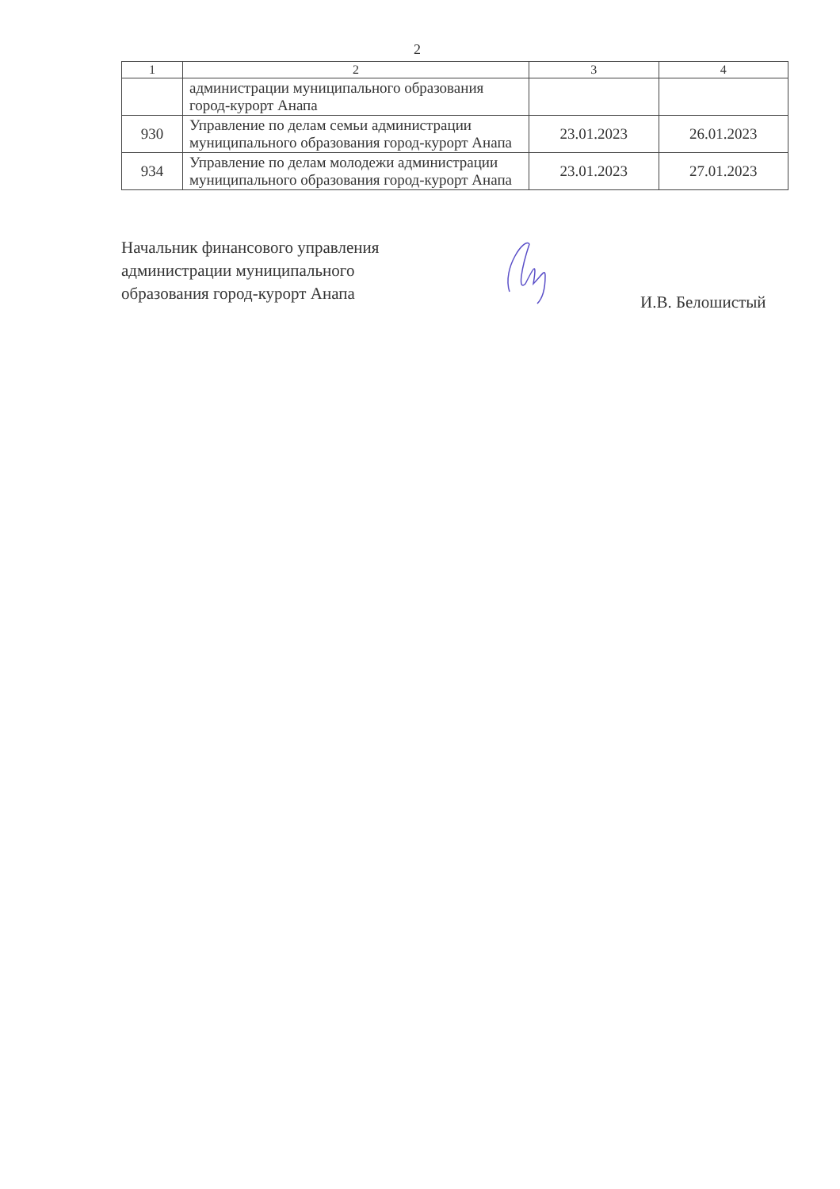2
| 1 | 2 | 3 | 4 |
| --- | --- | --- | --- |
| | администрации муниципального образования город-курорт Анапа | | |
| 930 | Управление по делам семьи администрации муниципального образования город-курорт Анапа | 23.01.2023 | 26.01.2023 |
| 934 | Управление по делам молодежи администрации муниципального образования город-курорт Анапа | 23.01.2023 | 27.01.2023 |
Начальник финансового управления
администрации муниципального
образования город-курорт Анапа
И.В. Белошистый